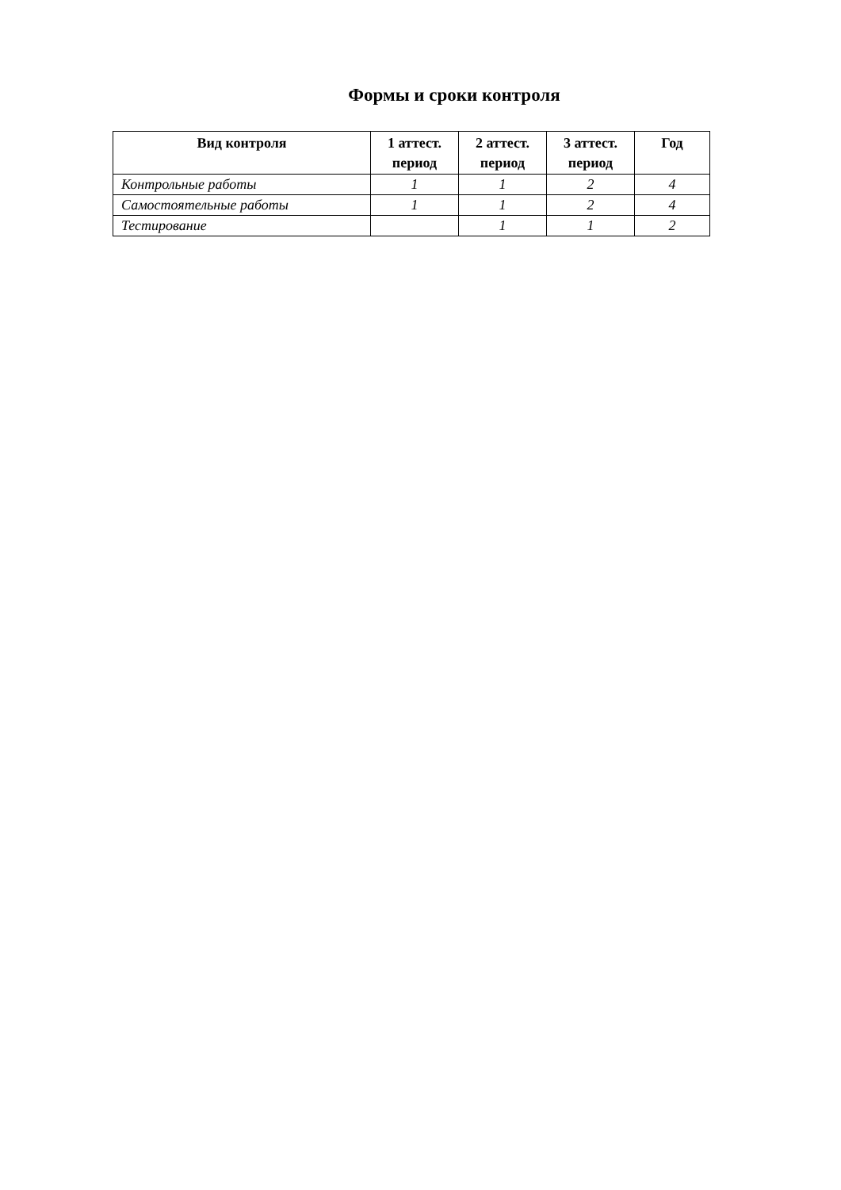Формы и сроки контроля
| Вид контроля | 1 аттест. период | 2 аттест. период | 3 аттест. период | Год |
| --- | --- | --- | --- | --- |
| Контрольные работы | 1 | 1 | 2 | 4 |
| Самостоятельные работы | 1 | 1 | 2 | 4 |
| Тестирование | | 1 | 1 | 2 |